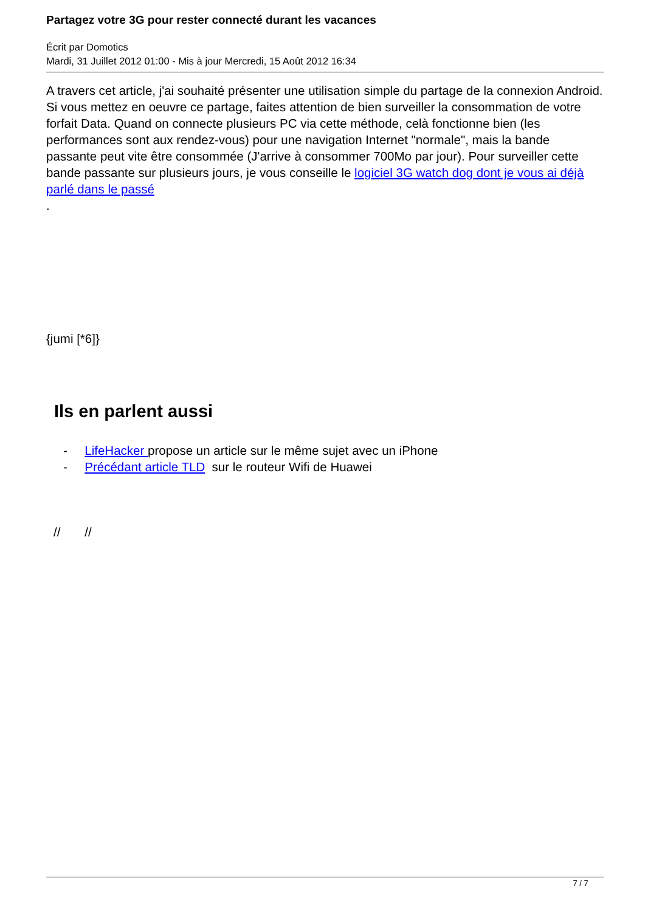Partagez votre 3G pour rester connecté durant les vacances
Écrit par Domotics
Mardi, 31 Juillet 2012 01:00 - Mis à jour Mercredi, 15 Août 2012 16:34
A travers cet article, j'ai souhaité présenter une utilisation simple du partage de la connexion Android. Si vous mettez en oeuvre ce partage, faites attention de bien surveiller la consommation de votre forfait Data. Quand on connecte plusieurs PC via cette méthode, celà fonctionne bien (les performances sont aux rendez-vous) pour une navigation Internet "normale", mais la bande passante peut vite être consommée (J'arrive à consommer 700Mo par jour). Pour surveiller cette bande passante sur plusieurs jours, je vous conseille le logiciel 3G watch dog dont je vous ai déjà parlé dans le passé
.
{jumi [*6]}
Ils en parlent aussi
- LifeHacker propose un article sur le même sujet avec un iPhone
- Précédant article TLD sur le routeur Wifi de Huawei
// //
7 / 7